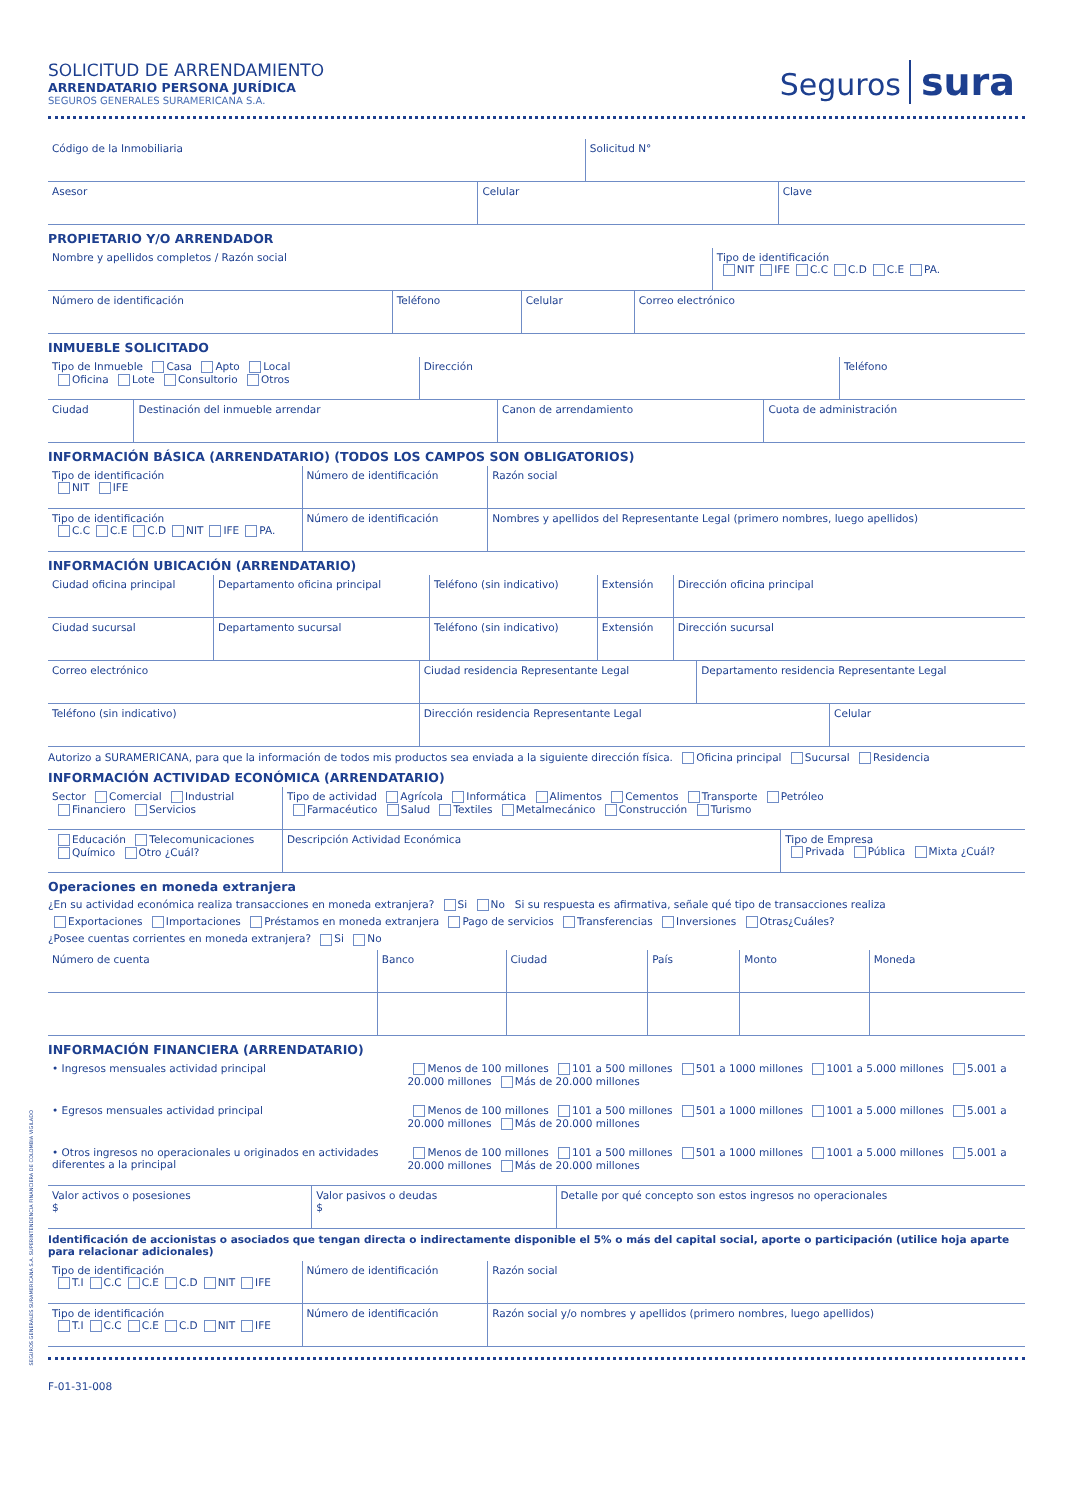SOLICITUD DE ARRENDAMIENTO
ARRENDATARIO PERSONA JURÍDICA
SEGUROS GENERALES SURAMERICANA S.A.
Seguros sura
| Código de la Inmobiliaria | Solicitud N° |
| Asesor | Celular | Clave |
PROPIETARIO Y/O ARRENDADOR
| Nombre y apellidos completos / Razón social | Tipo de identificación NIT IFE C.C C.D C.E PA. |
| Número de identificación | Teléfono | Celular | Correo electrónico |
INMUEBLE SOLICITADO
| Tipo de Inmueble Casa Apto Local Oficina Lote Consultorio Otros | Dirección | Teléfono |
| Ciudad | Destinación del inmueble arrendar | Canon de arrendamiento | Cuota de administración |
INFORMACIÓN BÁSICA (ARRENDATARIO) (TODOS LOS CAMPOS SON OBLIGATORIOS)
| Tipo de identificación NIT IFE | Número de identificación | Razón social |
| Tipo de identificación C.C C.E C.D NIT IFE PA. | Número de identificación | Nombres y apellidos del Representante Legal (primero nombres, luego apellidos) |
INFORMACIÓN UBICACIÓN (ARRENDATARIO)
| Ciudad oficina principal | Departamento oficina principal | Teléfono (sin indicativo) | Extensión | Dirección oficina principal |
| Ciudad sucursal | Departamento sucursal | Teléfono (sin indicativo) | Extensión | Dirección sucursal |
| Correo electrónico | Ciudad residencia Representante Legal | Departamento residencia Representante Legal |
| Teléfono (sin indicativo) | Dirección residencia Representante Legal | Celular |
Autorizo a SURAMERICANA, para que la información de todos mis productos sea enviada a la siguiente dirección física. Oficina principal Sucursal Residencia
INFORMACIÓN ACTIVIDAD ECONÓMICA (ARRENDATARIO)
| Sector Comercial Industrial Financiero Servicios | Tipo de actividad Agrícola Informática Alimentos Cementos Transporte Petróleo Farmacéutico Salud Textiles Metalmecánico Construcción Turismo | |
| Educación Telecomunicaciones Químico Otro ¿Cuál? | Descripción Actividad Económica | Tipo de Empresa Privada Pública Mixta ¿Cuál? |
Operaciones en moneda extranjera
¿En su actividad económica realiza transacciones en moneda extranjera? Si No Si su respuesta es afirmativa, señale qué tipo de transacciones realiza
Exportaciones Importaciones Préstamos en moneda extranjera Pago de servicios Transferencias Inversiones Otras¿Cuáles?
¿Posee cuentas corrientes en moneda extranjera? Si No
| Número de cuenta | Banco | Ciudad | País | Monto | Moneda |
INFORMACIÓN FINANCIERA (ARRENDATARIO)
| • Ingresos mensuales actividad principal | Menos de 100 millones 101 a 500 millones 501 a 1000 millones 1001 a 5.000 millones 5.001 a 20.000 millones Más de 20.000 millones |
| • Egresos mensuales actividad principal | Menos de 100 millones 101 a 500 millones 501 a 1000 millones 1001 a 5.000 millones 5.001 a 20.000 millones Más de 20.000 millones |
| • Otros ingresos no operacionales u originados en actividades diferentes a la principal | Menos de 100 millones 101 a 500 millones 501 a 1000 millones 1001 a 5.000 millones 5.001 a 20.000 millones Más de 20.000 millones |
| Valor activos o posesiones $ | Valor pasivos o deudas $ | Detalle por qué concepto son estos ingresos no operacionales |
Identificación de accionistas o asociados que tengan directa o indirectamente disponible el 5% o más del capital social, aporte o participación (utilice hoja aparte para relacionar adicionales)
| Tipo de identificación T.I C.C C.E C.D NIT IFE | Número de identificación | Razón social |
| Tipo de identificación T.I C.C C.E C.D NIT IFE | Número de identificación | Razón social y/o nombres y apellidos (primero nombres, luego apellidos) |
F-01-31-008
SEGUROS GENERALES SURAMERICANA S.A. SUPERINTENDENCIA FINANCIERA DE COLOMBIA VIGILADO